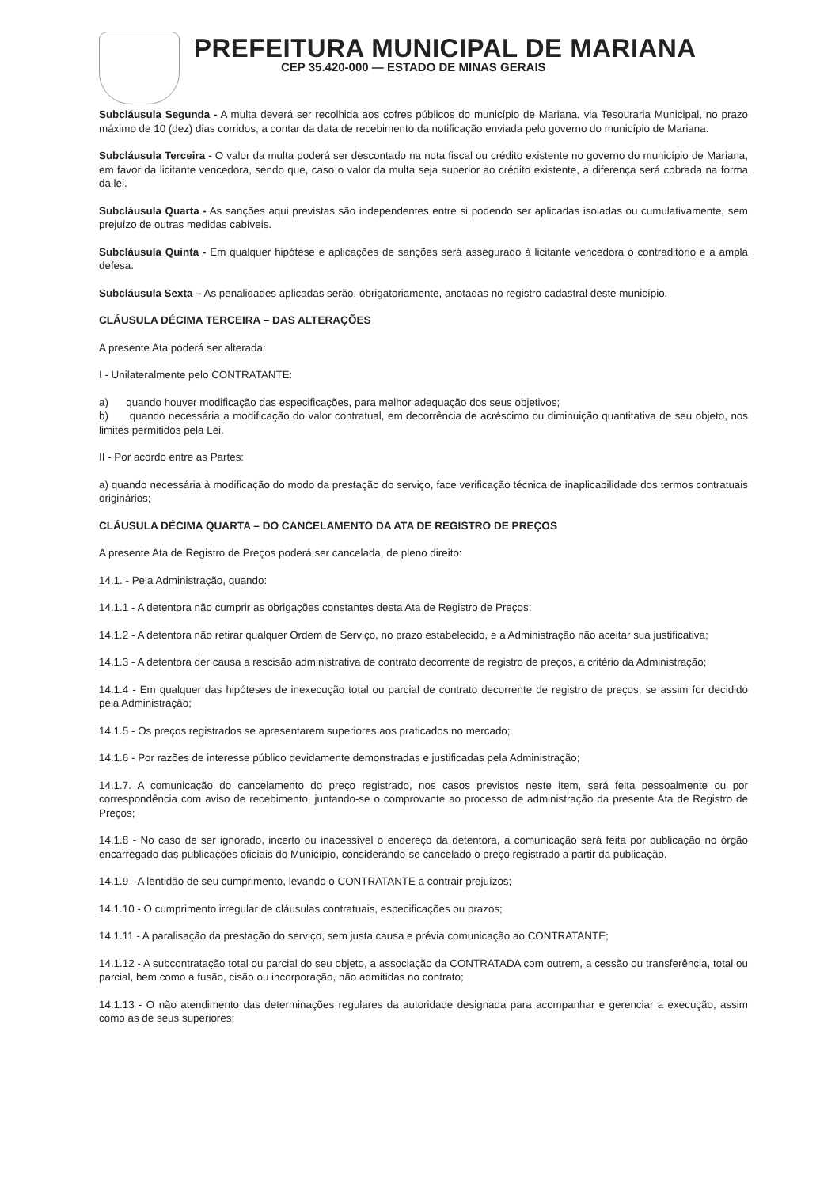PREFEITURA MUNICIPAL DE MARIANA
CEP 35.420-000 — ESTADO DE MINAS GERAIS
Subcláusula Segunda - A multa deverá ser recolhida aos cofres públicos do município de Mariana, via Tesouraria Municipal, no prazo máximo de 10 (dez) dias corridos, a contar da data de recebimento da notificação enviada pelo governo do município de Mariana.
Subcláusula Terceira - O valor da multa poderá ser descontado na nota fiscal ou crédito existente no governo do município de Mariana, em favor da licitante vencedora, sendo que, caso o valor da multa seja superior ao crédito existente, a diferença será cobrada na forma da lei.
Subcláusula Quarta - As sanções aqui previstas são independentes entre si podendo ser aplicadas isoladas ou cumulativamente, sem prejuízo de outras medidas cabíveis.
Subcláusula Quinta - Em qualquer hipótese e aplicações de sanções será assegurado à licitante vencedora o contraditório e a ampla defesa.
Subcláusula Sexta – As penalidades aplicadas serão, obrigatoriamente, anotadas no registro cadastral deste município.
CLÁUSULA DÉCIMA TERCEIRA – DAS ALTERAÇÕES
A presente Ata poderá ser alterada:
I - Unilateralmente pelo CONTRATANTE:
a) quando houver modificação das especificações, para melhor adequação dos seus objetivos;
b) quando necessária a modificação do valor contratual, em decorrência de acréscimo ou diminuição quantitativa de seu objeto, nos limites permitidos pela Lei.
II - Por acordo entre as Partes:
a) quando necessária à modificação do modo da prestação do serviço, face verificação técnica de inaplicabilidade dos termos contratuais originários;
CLÁUSULA DÉCIMA QUARTA – DO CANCELAMENTO DA ATA DE REGISTRO DE PREÇOS
A presente Ata de Registro de Preços poderá ser cancelada, de pleno direito:
14.1. - Pela Administração, quando:
14.1.1 - A detentora não cumprir as obrigações constantes desta Ata de Registro de Preços;
14.1.2 - A detentora não retirar qualquer Ordem de Serviço, no prazo estabelecido, e a Administração não aceitar sua justificativa;
14.1.3 - A detentora der causa a rescisão administrativa de contrato decorrente de registro de preços, a critério da Administração;
14.1.4 - Em qualquer das hipóteses de inexecução total ou parcial de contrato decorrente de registro de preços, se assim for decidido pela Administração;
14.1.5 - Os preços registrados se apresentarem superiores aos praticados no mercado;
14.1.6 - Por razões de interesse público devidamente demonstradas e justificadas pela Administração;
14.1.7. A comunicação do cancelamento do preço registrado, nos casos previstos neste item, será feita pessoalmente ou por correspondência com aviso de recebimento, juntando-se o comprovante ao processo de administração da presente Ata de Registro de Preços;
14.1.8 - No caso de ser ignorado, incerto ou inacessível o endereço da detentora, a comunicação será feita por publicação no órgão encarregado das publicações oficiais do Município, considerando-se cancelado o preço registrado a partir da publicação.
14.1.9 - A lentidão de seu cumprimento, levando o CONTRATANTE a contrair prejuízos;
14.1.10 - O cumprimento irregular de cláusulas contratuais, especificações ou prazos;
14.1.11 - A paralisação da prestação do serviço, sem justa causa e prévia comunicação ao CONTRATANTE;
14.1.12 - A subcontratação total ou parcial do seu objeto, a associação da CONTRATADA com outrem, a cessão ou transferência, total ou parcial, bem como a fusão, cisão ou incorporação, não admitidas no contrato;
14.1.13 - O não atendimento das determinações regulares da autoridade designada para acompanhar e gerenciar a execução, assim como as de seus superiores;